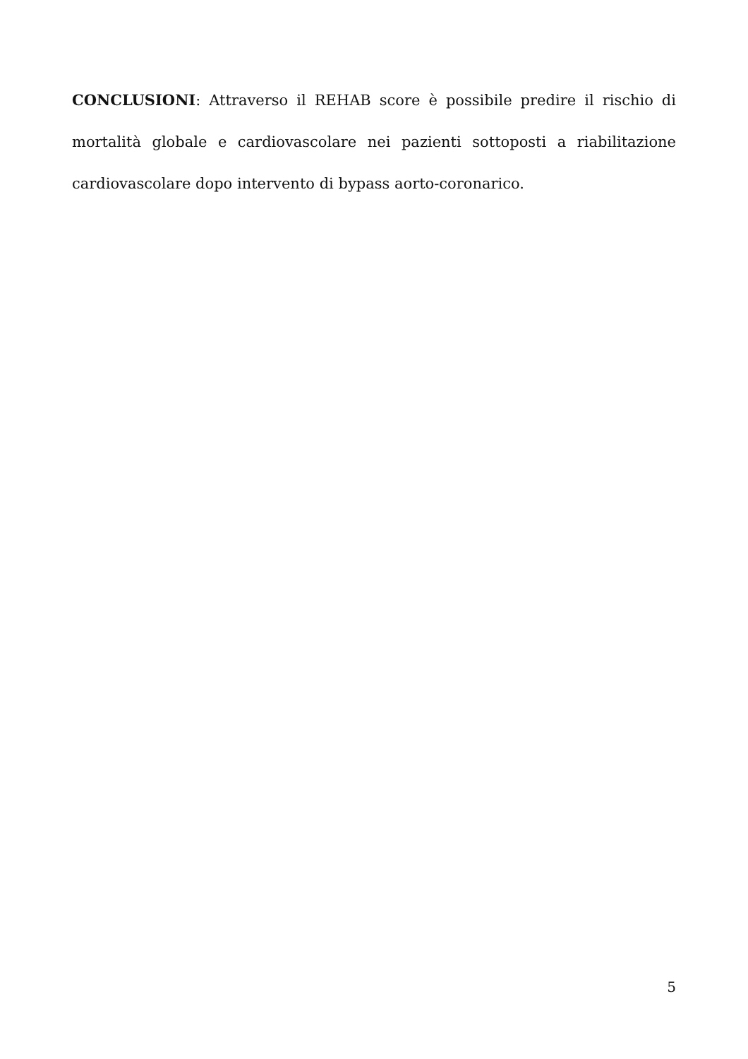CONCLUSIONI: Attraverso il REHAB score è possibile predire il rischio di mortalità globale e cardiovascolare nei pazienti sottoposti a riabilitazione cardiovascolare dopo intervento di bypass aorto-coronarico.
5